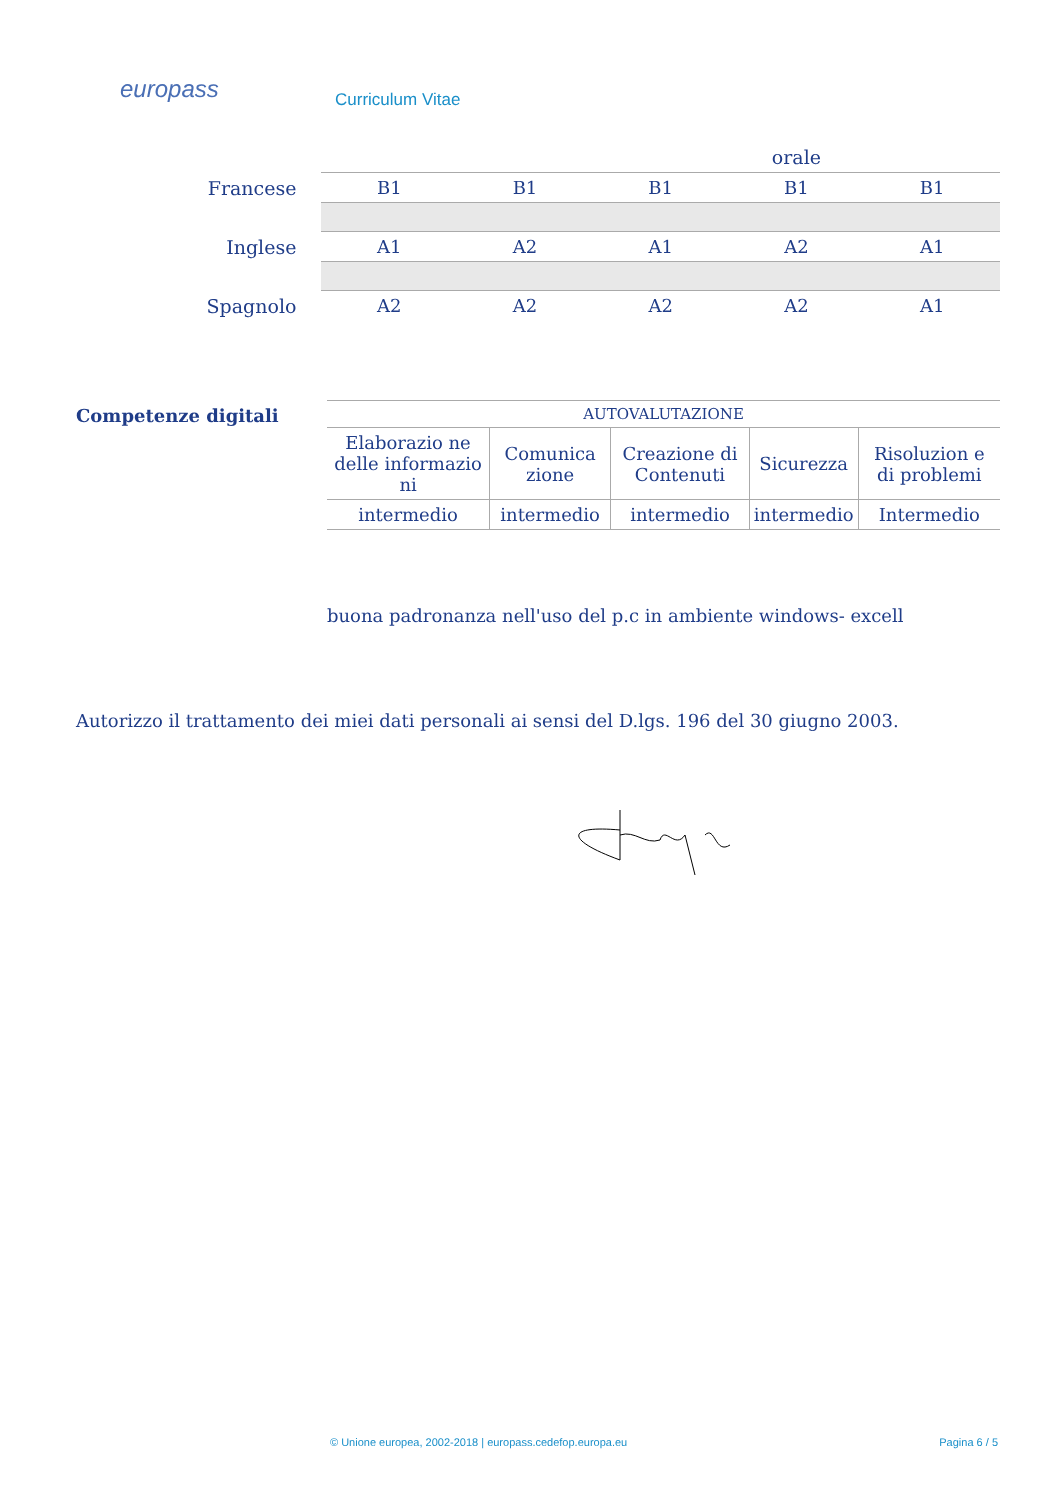europass Curriculum Vitae
| | | | | orale | |
| Francese | B1 | B1 | B1 | B1 | B1 |
| Inglese | A1 | A2 | A1 | A2 | A1 |
| Spagnolo | A2 | A2 | A2 | A2 | A1 |
Competenze digitali
| AUTOVALUTAZIONE | | | | |
| Elaborazio ne delle informazio ni | Comunica zione | Creazione di Contenuti | Sicurezza | Risoluzion e di problemi |
| intermedio | intermedio | intermedio | intermedio | Intermedio |
buona padronanza nell'uso del p.c in ambiente windows- excell
Autorizzo il trattamento dei miei dati personali ai sensi del D.lgs. 196 del 30 giugno 2003.
© Unione europea, 2002-2018 | europass.cedefop.europa.eu Pagina 6 / 5